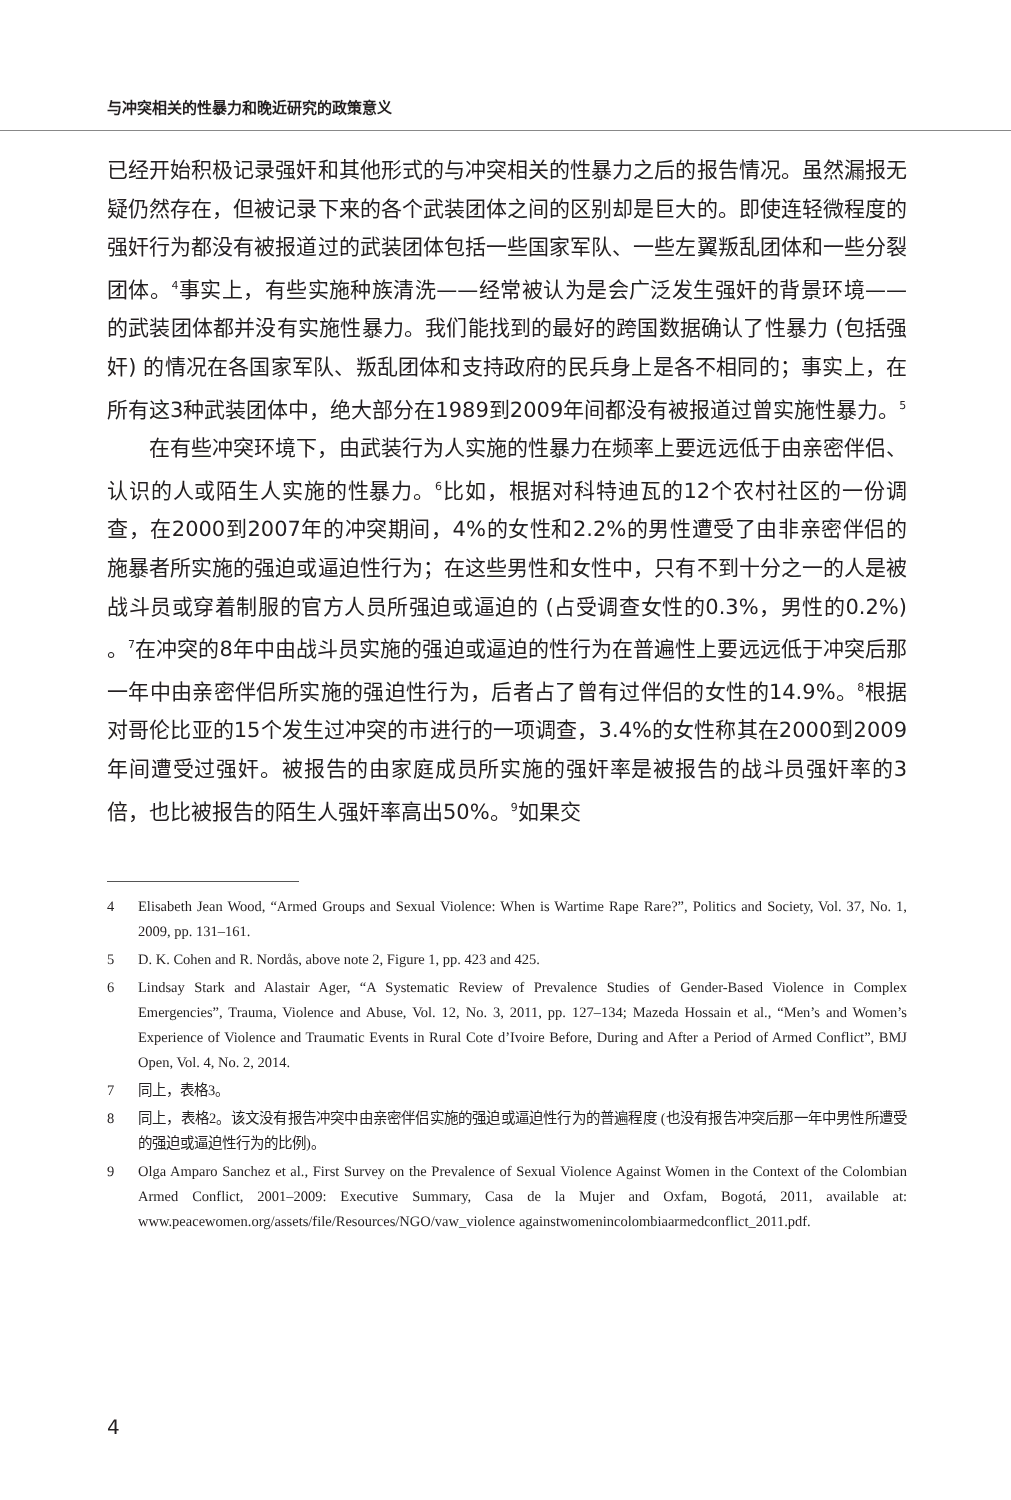与冲突相关的性暴力和晚近研究的政策意义
已经开始积极记录强奸和其他形式的与冲突相关的性暴力之后的报告情况。虽然漏报无疑仍然存在，但被记录下来的各个武装团体之间的区别却是巨大的。即使连轻微程度的强奸行为都没有被报道过的武装团体包括一些国家军队、一些左翼叛乱团体和一些分裂团体。<sup>4</sup>事实上，有些实施种族清洗——经常被认为是会广泛发生强奸的背景环境——的武装团体都并没有实施性暴力。我们能找到的最好的跨国数据确认了性暴力 (包括强奸) 的情况在各国家军队、叛乱团体和支持政府的民兵身上是各不相同的；事实上，在所有这3种武装团体中，绝大部分在1989到2009年间都没有被报道过曾实施性暴力。<sup>5</sup>
在有些冲突环境下，由武装行为人实施的性暴力在频率上要远远低于由亲密伴侣、认识的人或陌生人实施的性暴力。<sup>6</sup>比如，根据对科特迪瓦的12个农村社区的一份调查，在2000到2007年的冲突期间，4%的女性和2.2%的男性遭受了由非亲密伴侣的施暴者所实施的强迫或逼迫性行为；在这些男性和女性中，只有不到十分之一的人是被战斗员或穿着制服的官方人员所强迫或逼迫的 (占受调查女性的0.3%，男性的0.2%) 。<sup>7</sup>在冲突的8年中由战斗员实施的强迫或逼迫的性行为在普遍性上要远远低于冲突后那一年中由亲密伴侣所实施的强迫性行为，后者占了曾有过伴侣的女性的14.9%。<sup>8</sup>根据对哥伦比亚的15个发生过冲突的市进行的一项调查，3.4%的女性称其在2000到2009年间遭受过强奸。被报告的由家庭成员所实施的强奸率是被报告的战斗员强奸率的3倍，也比被报告的陌生人强奸率高出50%。<sup>9</sup>如果交
4 Elisabeth Jean Wood, “Armed Groups and Sexual Violence: When is Wartime Rape Rare?”, Politics and Society, Vol. 37, No. 1, 2009, pp. 131–161.
5 D. K. Cohen and R. Nordås, above note 2, Figure 1, pp. 423 and 425.
6 Lindsay Stark and Alastair Ager, “A Systematic Review of Prevalence Studies of Gender-Based Violence in Complex Emergencies”, Trauma, Violence and Abuse, Vol. 12, No. 3, 2011, pp. 127–134; Mazeda Hossain et al., “Men’s and Women’s Experience of Violence and Traumatic Events in Rural Cote d’Ivoire Before, During and After a Period of Armed Conflict”, BMJ Open, Vol. 4, No. 2, 2014.
7 同上，表格3。
8 同上，表格2。该文没有报告冲突中由亲密伴侣实施的强迫或逼迫性行为的普遍程度 (也没有报告冲突后那一年中男性所遭受的强迫或逼迫性行为的比例)。
9 Olga Amparo Sanchez et al., First Survey on the Prevalence of Sexual Violence Against Women in the Context of the Colombian Armed Conflict, 2001–2009: Executive Summary, Casa de la Mujer and Oxfam, Bogotá, 2011, available at: www.peacewomen.org/assets/file/Resources/NGO/vaw_violence againstwomenincolombiaarmedconflict_2011.pdf.
4